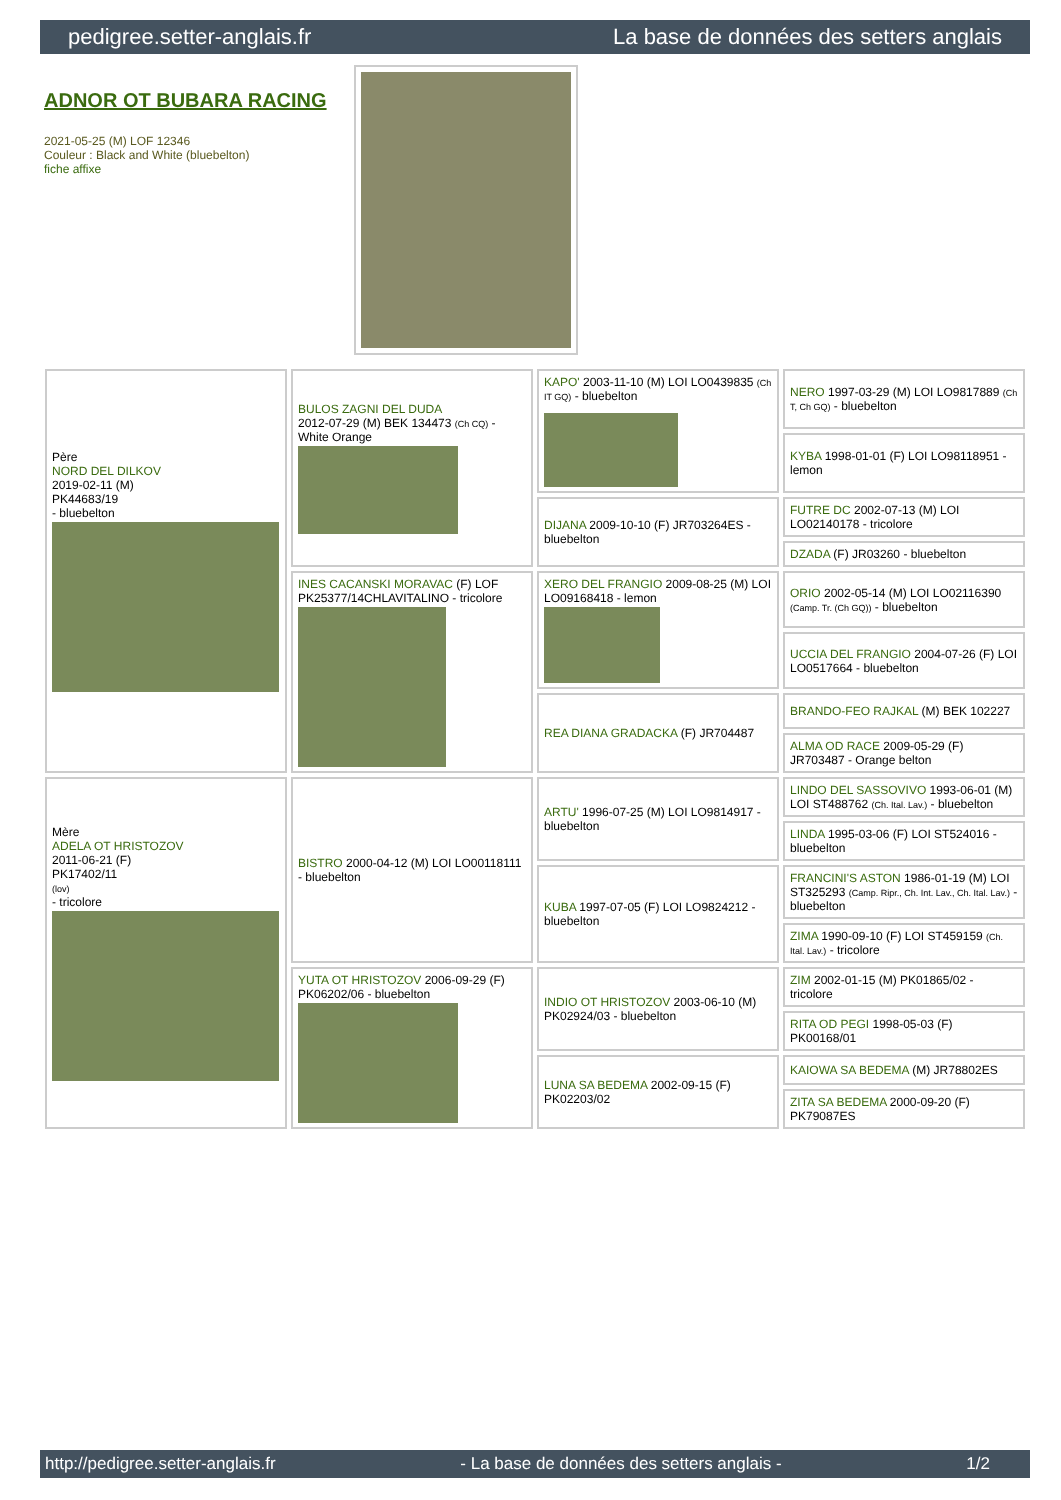pedigree.setter-anglais.fr La base de données des setters anglais
ADNOR OT BUBARA RACING
2021-05-25 (M) LOF 12346
Couleur : Black and White (bluebelton)
fiche affixe
| Père NORD DEL DILKOV 2019-02-11 (M) PK44683/19 - bluebelton | BULOS ZAGNI DEL DUDA 2012-07-29 (M) BEK 134473 (Ch CQ) - White Orange | KAPO' 2003-11-10 (M) LOI LO0439835 (Ch IT GQ) - bluebelton | NERO 1997-03-29 (M) LOI LO9817889 (Ch T, Ch GQ) - bluebelton |
| | | | KYBA 1998-01-01 (F) LOI LO98118951 - lemon |
| | | DIJANA 2009-10-10 (F) JR703264ES - bluebelton | FUTRE DC 2002-07-13 (M) LOI LO02140178 - tricolore |
| | | | DZADA (F) JR03260 - bluebelton |
| | INES CACANSKI MORAVAC (F) LOF PK25377/14CHLAVITALINO - tricolore | XERO DEL FRANGIO 2009-08-25 (M) LOI LO09168418 - lemon | ORIO 2002-05-14 (M) LOI LO02116390 (Camp. Tr. (Ch GQ)) - bluebelton |
| | | | UCCIA DEL FRANGIO 2004-07-26 (F) LOI LO0517664 - bluebelton |
| | | REA DIANA GRADACKA (F) JR704487 | BRANDO-FEO RAJKAL (M) BEK 102227 |
| | | | ALMA OD RACE 2009-05-29 (F) JR703487 - Orange belton |
| Mère ADELA OT HRISTOZOV 2011-06-21 (F) PK17402/11 (lov) - tricolore | BISTRO 2000-04-12 (M) LOI LO00118111 - bluebelton | ARTU' 1996-07-25 (M) LOI LO9814917 - bluebelton | LINDO DEL SASSOVIVO 1993-06-01 (M) LOI ST488762 (Ch. Ital. Lav.) - bluebelton |
| | | | LINDA 1995-03-06 (F) LOI ST524016 - bluebelton |
| | | KUBA 1997-07-05 (F) LOI LO9824212 - bluebelton | FRANCINI'S ASTON 1986-01-19 (M) LOI ST325293 (Camp. Ripr., Ch. Int. Lav., Ch. Ital. Lav.) - bluebelton |
| | | | ZIMA 1990-09-10 (F) LOI ST459159 (Ch. Ital. Lav.) - tricolore |
| | YUTA OT HRISTOZOV 2006-09-29 (F) PK06202/06 - bluebelton | INDIO OT HRISTOZOV 2003-06-10 (M) PK02924/03 - bluebelton | ZIM 2002-01-15 (M) PK01865/02 - tricolore |
| | | | RITA OD PEGI 1998-05-03 (F) PK00168/01 |
| | | LUNA SA BEDEMA 2002-09-15 (F) PK02203/02 | KAIOWA SA BEDEMA (M) JR78802ES |
| | | | ZITA SA BEDEMA 2000-09-20 (F) PK79087ES |
http://pedigree.setter-anglais.fr - La base de données des setters anglais - 1/2